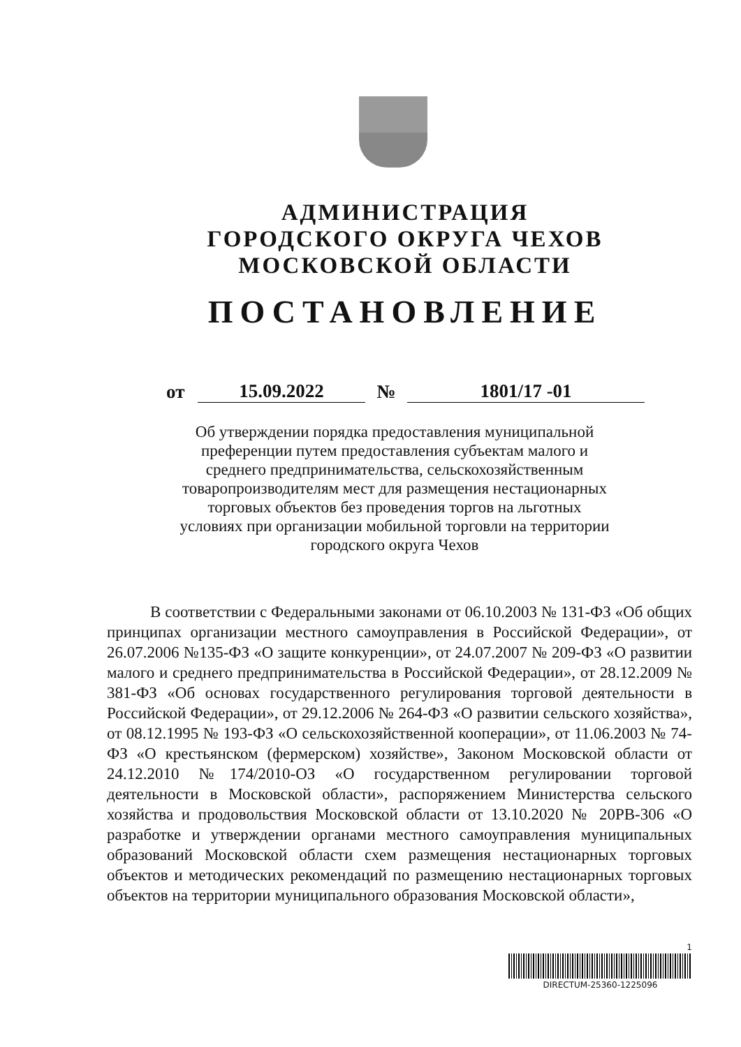АДМИНИСТРАЦИЯ
ГОРОДСКОГО ОКРУГА ЧЕХОВ
МОСКОВСКОЙ ОБЛАСТИ
ПОСТАНОВЛЕНИЕ
от 15.09.2022 № 1801/17 -01
Об утверждении порядка предоставления муниципальной преференции путем предоставления субъектам малого и среднего предпринимательства, сельскохозяйственным товаропроизводителям мест для размещения нестационарных торговых объектов без проведения торгов на льготных условиях при организации мобильной торговли на территории городского округа Чехов
В соответствии с Федеральными законами от 06.10.2003 № 131-ФЗ «Об общих принципах организации местного самоуправления в Российской Федерации», от 26.07.2006 №135-ФЗ «О защите конкуренции», от 24.07.2007 № 209-ФЗ «О развитии малого и среднего предпринимательства в Российской Федерации», от 28.12.2009 № 381-ФЗ «Об основах государственного регулирования торговой деятельности в Российской Федерации», от 29.12.2006 № 264-ФЗ «О развитии сельского хозяйства», от 08.12.1995 № 193-ФЗ «О сельскохозяйственной кооперации», от 11.06.2003 № 74-ФЗ «О крестьянском (фермерском) хозяйстве», Законом Московской области от 24.12.2010 №174/2010-ОЗ «О государственном регулировании торговой деятельности в Московской области», распоряжением Министерства сельского хозяйства и продовольствия Московской области от 13.10.2020 № 20РВ-306 «О разработке и утверждении органами местного самоуправления муниципальных образований Московской области схем размещения нестационарных торговых объектов и методических рекомендаций по размещению нестационарных торговых объектов на территории муниципального образования Московской области»,
1
DIRECTUM-25360-1225096